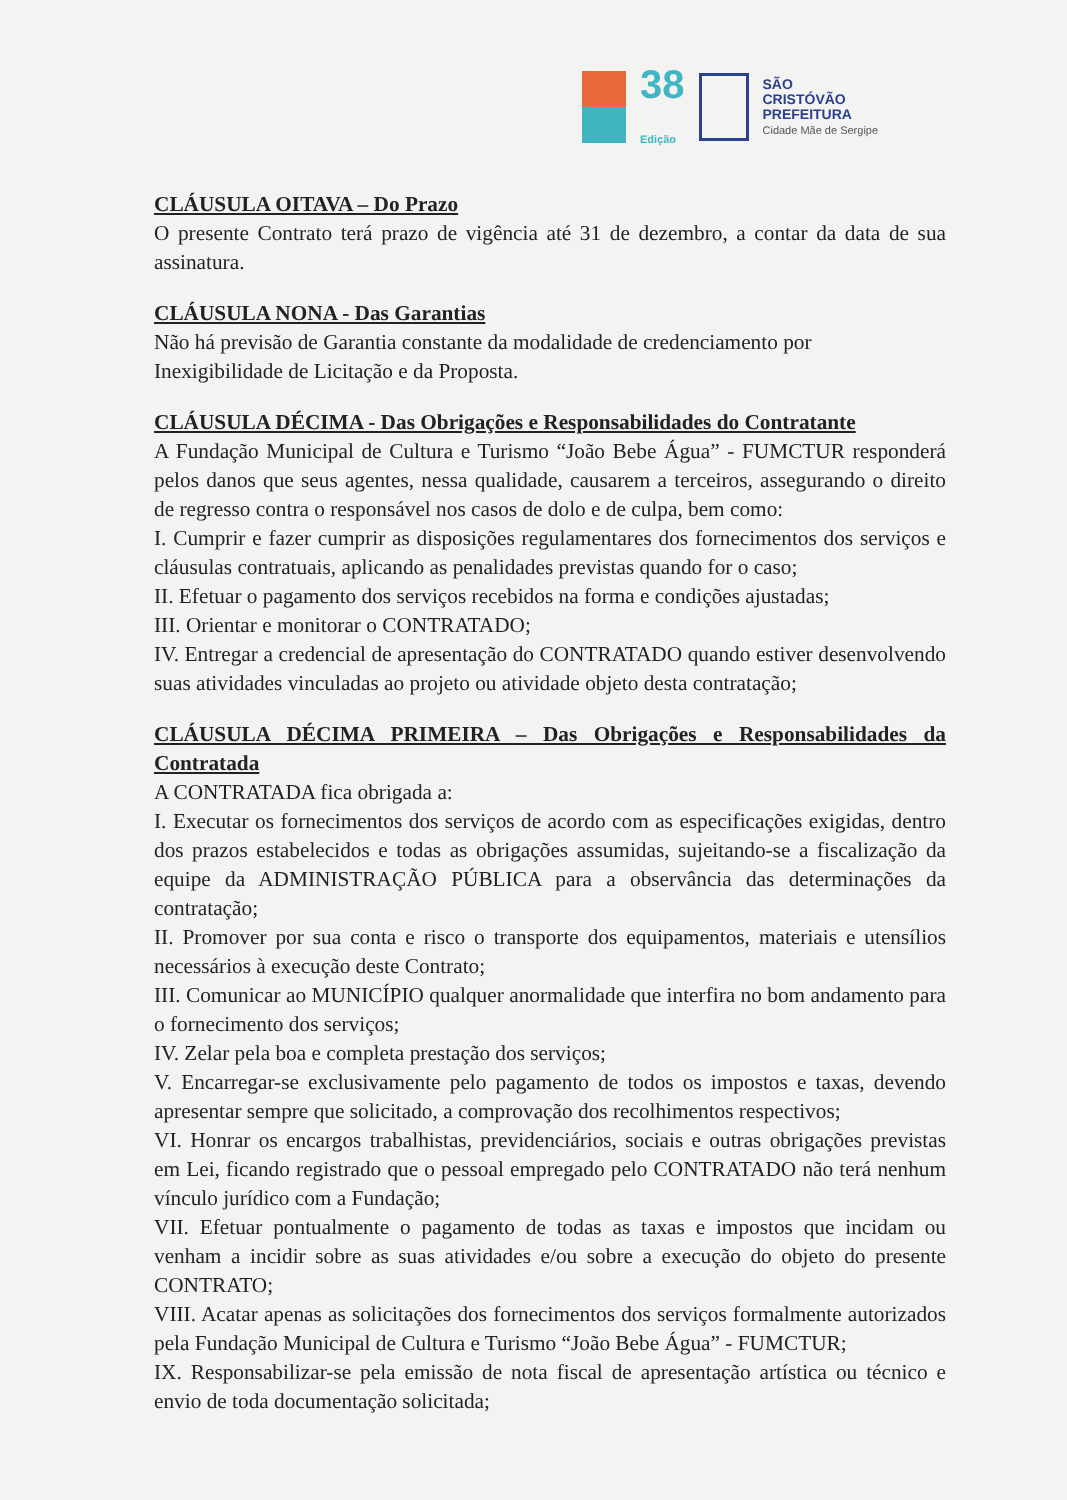38
Edição
SÃO
CRISTÓVÃO
PREFEITURA
Cidade Mãe de Sergipe
CLÁUSULA OITAVA – Do Prazo
O presente Contrato terá prazo de vigência até 31 de dezembro, a contar da data de sua assinatura.
CLÁUSULA NONA - Das Garantias
Não há previsão de Garantia constante da modalidade de credenciamento por
Inexigibilidade de Licitação e da Proposta.
CLÁUSULA DÉCIMA - Das Obrigações e Responsabilidades do Contratante
A Fundação Municipal de Cultura e Turismo “João Bebe Água” - FUMCTUR responderá pelos danos que seus agentes, nessa qualidade, causarem a terceiros, assegurando o direito de regresso contra o responsável nos casos de dolo e de culpa, bem como:
I. Cumprir e fazer cumprir as disposições regulamentares dos fornecimentos dos serviços e cláusulas contratuais, aplicando as penalidades previstas quando for o caso;
II. Efetuar o pagamento dos serviços recebidos na forma e condições ajustadas;
III. Orientar e monitorar o CONTRATADO;
IV. Entregar a credencial de apresentação do CONTRATADO quando estiver desenvolvendo suas atividades vinculadas ao projeto ou atividade objeto desta contratação;
CLÁUSULA DÉCIMA PRIMEIRA – Das Obrigações e Responsabilidades da Contratada
A CONTRATADA fica obrigada a:
I. Executar os fornecimentos dos serviços de acordo com as especificações exigidas, dentro dos prazos estabelecidos e todas as obrigações assumidas, sujeitando-se a fiscalização da equipe da ADMINISTRAÇÃO PÚBLICA para a observância das determinações da contratação;
II. Promover por sua conta e risco o transporte dos equipamentos, materiais e utensílios necessários à execução deste Contrato;
III. Comunicar ao MUNICÍPIO qualquer anormalidade que interfira no bom andamento para o fornecimento dos serviços;
IV. Zelar pela boa e completa prestação dos serviços;
V. Encarregar-se exclusivamente pelo pagamento de todos os impostos e taxas, devendo apresentar sempre que solicitado, a comprovação dos recolhimentos respectivos;
VI. Honrar os encargos trabalhistas, previdenciários, sociais e outras obrigações previstas em Lei, ficando registrado que o pessoal empregado pelo CONTRATADO não terá nenhum vínculo jurídico com a Fundação;
VII. Efetuar pontualmente o pagamento de todas as taxas e impostos que incidam ou venham a incidir sobre as suas atividades e/ou sobre a execução do objeto do presente CONTRATO;
VIII. Acatar apenas as solicitações dos fornecimentos dos serviços formalmente autorizados pela Fundação Municipal de Cultura e Turismo “João Bebe Água” - FUMCTUR;
IX. Responsabilizar-se pela emissão de nota fiscal de apresentação artística ou técnico e envio de toda documentação solicitada;